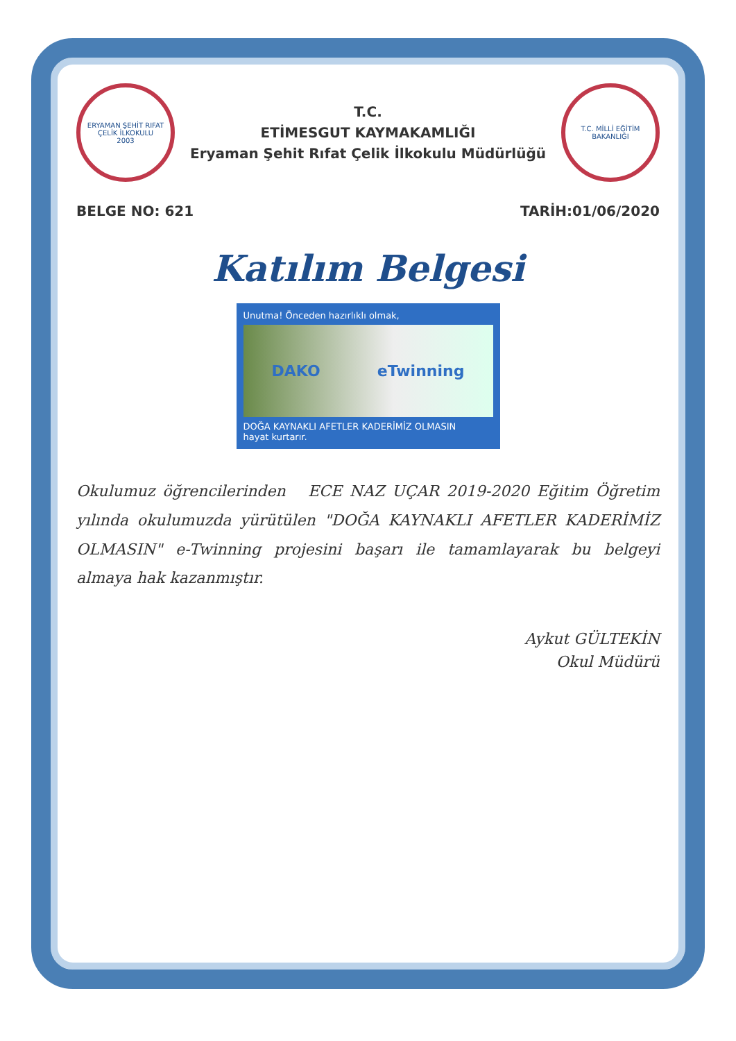ERYAMAN ŞEHİT RIFAT ÇELİK İLKOKULU
2003
T.C.
ETİMESGUT KAYMAKAMLIĞI
Eryaman Şehit Rıfat Çelik İlkokulu Müdürlüğü
T.C. MİLLİ EĞİTİM BAKANLIĞI
BELGE NO: 621 TARİH:01/06/2020
Katılım Belgesi
Unutma! Önceden hazırlıklı olmak,
DAKO eTwinning
DOĞA KAYNAKLI AFETLER KADERİMİZ OLMASIN
hayat kurtarır.
Okulumuz öğrencilerinden ECE NAZ UÇAR 2019-2020 Eğitim Öğretim yılında okulumuzda yürütülen "DOĞA KAYNAKLI AFETLER KADERİMİZ OLMASIN" e-Twinning projesini başarı ile tamamlayarak bu belgeyi almaya hak kazanmıştır.
Aykut GÜLTEKİN
Okul Müdürü